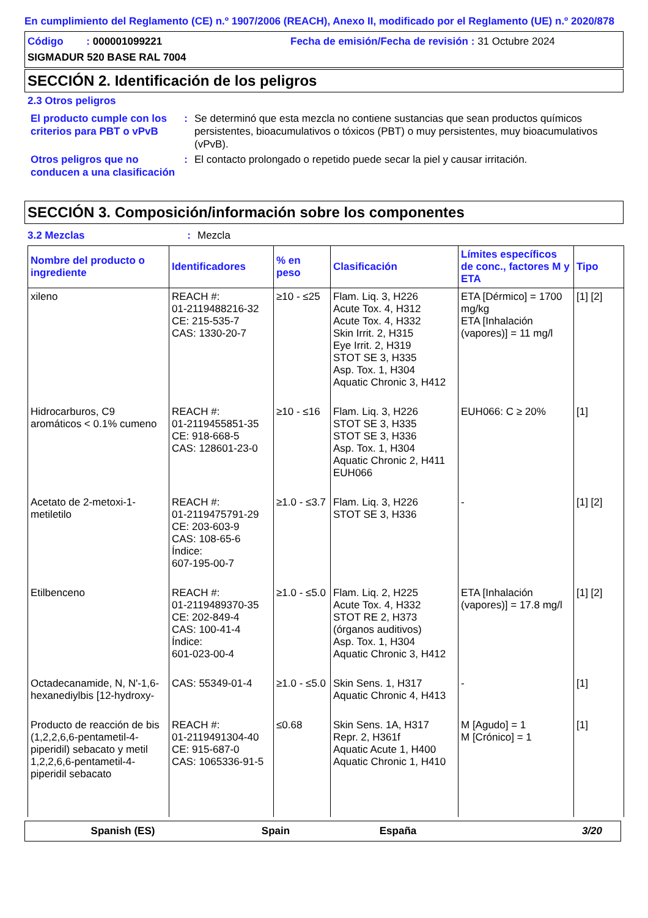En cumplimiento del Reglamento (CE) n.º 1907/2006 (REACH), Anexo II, modificado por el Reglamento (UE) n.º 2020/878
Código : 000001099221
Fecha de emisión/Fecha de revisión : 31 Octubre 2024
SIGMADUR 520 BASE RAL 7004
SECCIÓN 2. Identificación de los peligros
2.3 Otros peligros
El producto cumple con los criterios para PBT o vPvB
: Se determinó que esta mezcla no contiene sustancias que sean productos químicos persistentes, bioacumulativos o tóxicos (PBT) o muy persistentes, muy bioacumulativos (vPvB).
Otros peligros que no conducen a una clasificación
: El contacto prolongado o repetido puede secar la piel y causar irritación.
SECCIÓN 3. Composición/información sobre los componentes
3.2 Mezclas : Mezcla
| Nombre del producto o ingrediente | Identificadores | % en peso | Clasificación | Límites específicos de conc., factores M y ETA | Tipo |
| --- | --- | --- | --- | --- | --- |
| xileno | REACH #: 01-2119488216-32 CE: 215-535-7 CAS: 1330-20-7 | ≥10 - ≤25 | Flam. Liq. 3, H226 Acute Tox. 4, H312 Acute Tox. 4, H332 Skin Irrit. 2, H315 Eye Irrit. 2, H319 STOT SE 3, H335 Asp. Tox. 1, H304 Aquatic Chronic 3, H412 | ETA [Dérmico] = 1700 mg/kg ETA [Inhalación (vapores)] = 11 mg/l | [1] [2] |
| Hidrocarburos, C9 aromáticos < 0.1% cumeno | REACH #: 01-2119455851-35 CE: 918-668-5 CAS: 128601-23-0 | ≥10 - ≤16 | Flam. Liq. 3, H226 STOT SE 3, H335 STOT SE 3, H336 Asp. Tox. 1, H304 Aquatic Chronic 2, H411 EUH066 | EUH066: C ≥ 20% | [1] |
| Acetato de 2-metoxi-1-metiletilo | REACH #: 01-2119475791-29 CE: 203-603-9 CAS: 108-65-6 Índice: 607-195-00-7 | ≥1.0 - ≤3.7 | Flam. Liq. 3, H226 STOT SE 3, H336 | - | [1] [2] |
| Etilbenceno | REACH #: 01-2119489370-35 CE: 202-849-4 CAS: 100-41-4 Índice: 601-023-00-4 | ≥1.0 - ≤5.0 | Flam. Liq. 2, H225 Acute Tox. 4, H332 STOT RE 2, H373 (órganos auditivos) Asp. Tox. 1, H304 Aquatic Chronic 3, H412 | ETA [Inhalación (vapores)] = 17.8 mg/l | [1] [2] |
| Octadecanamide, N, N'-1,6-hexanediylbis [12-hydroxy- | CAS: 55349-01-4 | ≥1.0 - ≤5.0 | Skin Sens. 1, H317 Aquatic Chronic 4, H413 | - | [1] |
| Producto de reacción de bis (1,2,2,6,6-pentametil-4-piperidil) sebacato y metil 1,2,2,6,6-pentametil-4-piperidil sebacato | REACH #: 01-2119491304-40 CE: 915-687-0 CAS: 1065336-91-5 | ≤0.68 | Skin Sens. 1A, H317 Repr. 2, H361f Aquatic Acute 1, H400 Aquatic Chronic 1, H410 | M [Agudo] = 1 M [Crónico] = 1 | [1] |
Spanish (ES) Spain España 3/20